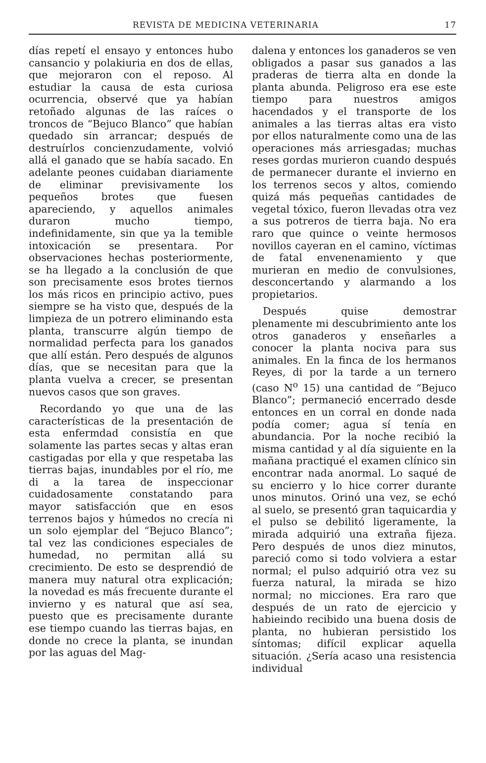REVISTA DE MEDICINA VETERINARIA 17
días repetí el ensayo y entonces hubo cansancio y polakiuria en dos de ellas, que mejoraron con el reposo. Al estudiar la causa de esta curiosa ocurrencia, observé que ya habían retoñado algunas de las raíces o troncos de “Bejuco Blanco” que habían quedado sin arrancar; después de destruírlos concienzudamente, volvió allá el ganado que se había sacado. En adelante peones cuidaban diariamente de eliminar previsivamente los pequeños brotes que fuesen apareciendo, y aquellos animales duraron mucho tiempo, indefinidamente, sin que ya la temible intoxicación se presentara. Por observaciones hechas posteriormente, se ha llegado a la conclusión de que son precisamente esos brotes tiernos los más ricos en principio activo, pues siempre se ha visto que, después de la limpieza de un potrero eliminando esta planta, transcurre algún tiempo de normalidad perfecta para los ganados que allí están. Pero después de algunos días, que se necesitan para que la planta vuelva a crecer, se presentan nuevos casos que son graves.
Recordando yo que una de las características de la presentación de esta enfermdad consistía en que solamente las partes secas y altas eran castigadas por ella y que respetaba las tierras bajas, inundables por el río, me di a la tarea de inspeccionar cuidadosamente constatando para mayor satisfacción que en esos terrenos bajos y húmedos no crecía ni un solo ejemplar del “Bejuco Blanco”; tal vez las condiciones especiales de humedad, no permitan allá su crecimiento. De esto se desprendió de manera muy natural otra explicación; la novedad es más frecuente durante el invierno y es natural que así sea, puesto que es precisamente durante ese tiempo cuando las tierras bajas, en donde no crece la planta, se inundan por las aguas del Mag-
dalena y entonces los ganaderos se ven obligados a pasar sus ganados a las praderas de tierra alta en donde la planta abunda. Peligroso era ese este tiempo para nuestros amigos hacendados y el transporte de los animales a las tierras altas era visto por ellos naturalmente como una de las operaciones más arriesgadas; muchas reses gordas murieron cuando después de permanecer durante el invierno en los terrenos secos y altos, comiendo quizá más pequeñas cantidades de vegetal tóxico, fueron llevadas otra vez a sus potreros de tierra baja. No era raro que quince o veinte hermosos novillos cayeran en el camino, víctimas de fatal envenenamiento y que murieran en medio de convulsiones, desconcertando y alarmando a los propietarios.
Después quise demostrar plenamente mi descubrimiento ante los otros ganaderos y enseñarles a conocer la planta nociva para sus animales. En la finca de los hermanos Reyes, di por la tarde a un ternero (caso N<sup>o</sup> 15) una cantidad de “Bejuco Blanco”; permaneció encerrado desde entonces en un corral en donde nada podía comer; agua sí tenía en abundancia. Por la noche recibió la misma cantidad y al día siguiente en la mañana practiqué el examen clínico sin encontrar nada anormal. Lo saqué de su encierro y lo hice correr durante unos minutos. Orinó una vez, se echó al suelo, se presentó gran taquicardia y el pulso se debilitó ligeramente, la mirada adquirió una extraña fijeza. Pero después de unos diez minutos, pareció como si todo volviera a estar normal; el pulso adquirió otra vez su fuerza natural, la mirada se hizo normal; no micciones. Era raro que después de un rato de ejercicio y habieindo recibido una buena dosis de planta, no hubieran persistido los síntomas; difícil explicar aquella situación. ¿Sería acaso una resistencia individual